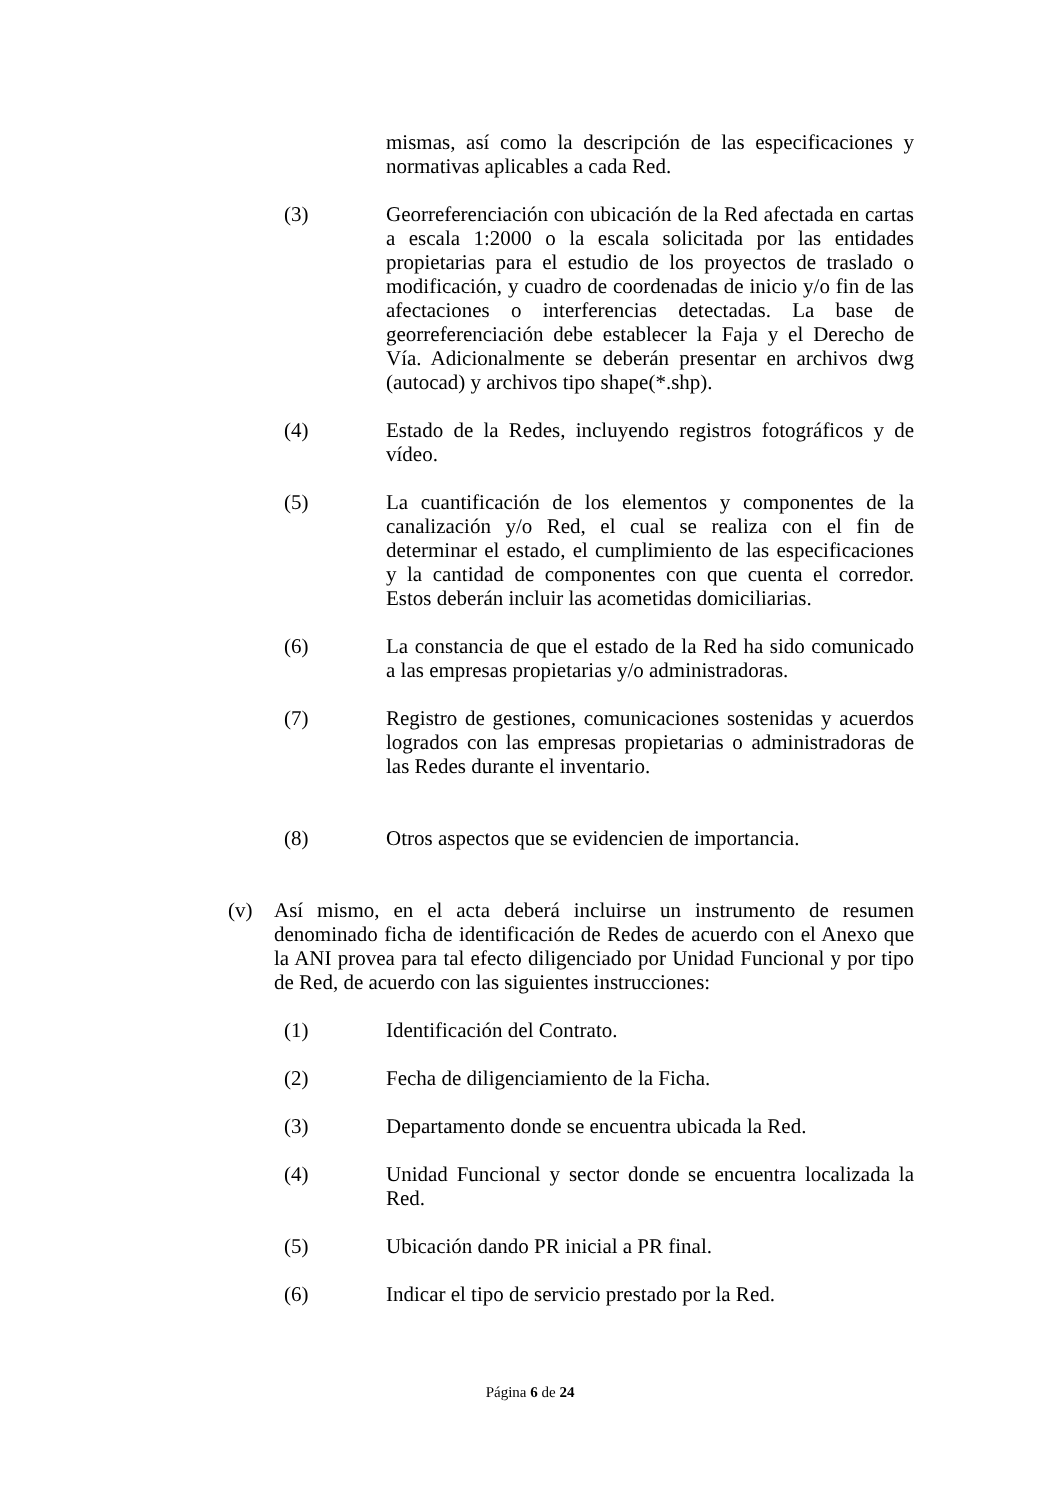mismas, así como la descripción de las especificaciones y normativas aplicables a cada Red.
(3) Georreferenciación con ubicación de la Red afectada en cartas a escala 1:2000 o la escala solicitada por las entidades propietarias para el estudio de los proyectos de traslado o modificación, y cuadro de coordenadas de inicio y/o fin de las afectaciones o interferencias detectadas. La base de georreferenciación debe establecer la Faja y el Derecho de Vía. Adicionalmente se deberán presentar en archivos dwg (autocad) y archivos tipo shape(*.shp).
(4) Estado de la Redes, incluyendo registros fotográficos y de vídeo.
(5) La cuantificación de los elementos y componentes de la canalización y/o Red, el cual se realiza con el fin de determinar el estado, el cumplimiento de las especificaciones y la cantidad de componentes con que cuenta el corredor. Estos deberán incluir las acometidas domiciliarias.
(6) La constancia de que el estado de la Red ha sido comunicado a las empresas propietarias y/o administradoras.
(7) Registro de gestiones, comunicaciones sostenidas y acuerdos logrados con las empresas propietarias o administradoras de las Redes durante el inventario.
(8) Otros aspectos que se evidencien de importancia.
(v) Así mismo, en el acta deberá incluirse un instrumento de resumen denominado ficha de identificación de Redes de acuerdo con el Anexo que la ANI provea para tal efecto diligenciado por Unidad Funcional y por tipo de Red, de acuerdo con las siguientes instrucciones:
(1) Identificación del Contrato.
(2) Fecha de diligenciamiento de la Ficha.
(3) Departamento donde se encuentra ubicada la Red.
(4) Unidad Funcional y sector donde se encuentra localizada la Red.
(5) Ubicación dando PR inicial a PR final.
(6) Indicar el tipo de servicio prestado por la Red.
Página 6 de 24